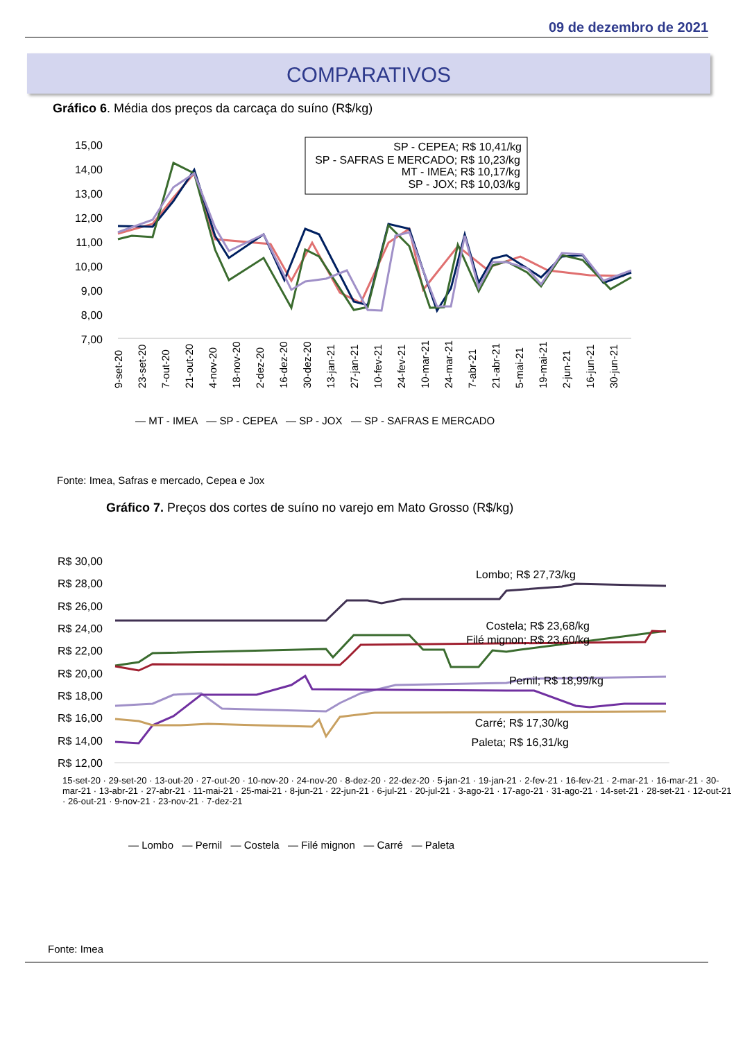09 de dezembro de 2021
COMPARATIVOS
Gráfico 6. Média dos preços da carcaça do suíno (R$/kg)
15,00
14,00
13,00
12,00
11,00
10,00
9,00
8,00
7,00
SP - CEPEA; R$ 10,41/kg
SP - SAFRAS E MERCADO; R$ 10,23/kg
MT - IMEA; R$ 10,17/kg
SP - JOX; R$ 10,03/kg
9-set-20
23-set-20
7-out-20
21-out-20
4-nov-20
18-nov-20
2-dez-20
16-dez-20
30-dez-20
13-jan-21
27-jan-21
10-fev-21
24-fev-21
10-mar-21
24-mar-21
7-abr-21
21-abr-21
5-mai-21
19-mai-21
2-jun-21
16-jun-21
30-jun-21
— MT - IMEA — SP - CEPEA — SP - JOX — SP - SAFRAS E MERCADO
Fonte: Imea, Safras e mercado, Cepea e Jox
Gráfico 7. Preços dos cortes de suíno no varejo em Mato Grosso (R$/kg)
R$ 30,00
R$ 28,00
R$ 26,00
R$ 24,00
R$ 22,00
R$ 20,00
R$ 18,00
R$ 16,00
R$ 14,00
R$ 12,00
Lombo; R$ 27,73/kg
Costela; R$ 23,68/kg
Filé mignon; R$ 23,60/kg
Pernil; R$ 18,99/kg
Carré; R$ 17,30/kg
Paleta; R$ 16,31/kg
15-set-20 · 29-set-20 · 13-out-20 · 27-out-20 · 10-nov-20 · 24-nov-20 · 8-dez-20 · 22-dez-20 · 5-jan-21 · 19-jan-21 · 2-fev-21 · 16-fev-21 · 2-mar-21 · 16-mar-21 · 30-mar-21 · 13-abr-21 · 27-abr-21 · 11-mai-21 · 25-mai-21 · 8-jun-21 · 22-jun-21 · 6-jul-21 · 20-jul-21 · 3-ago-21 · 17-ago-21 · 31-ago-21 · 14-set-21 · 28-set-21 · 12-out-21 · 26-out-21 · 9-nov-21 · 23-nov-21 · 7-dez-21
— Lombo — Pernil — Costela — Filé mignon — Carré — Paleta
Fonte: Imea